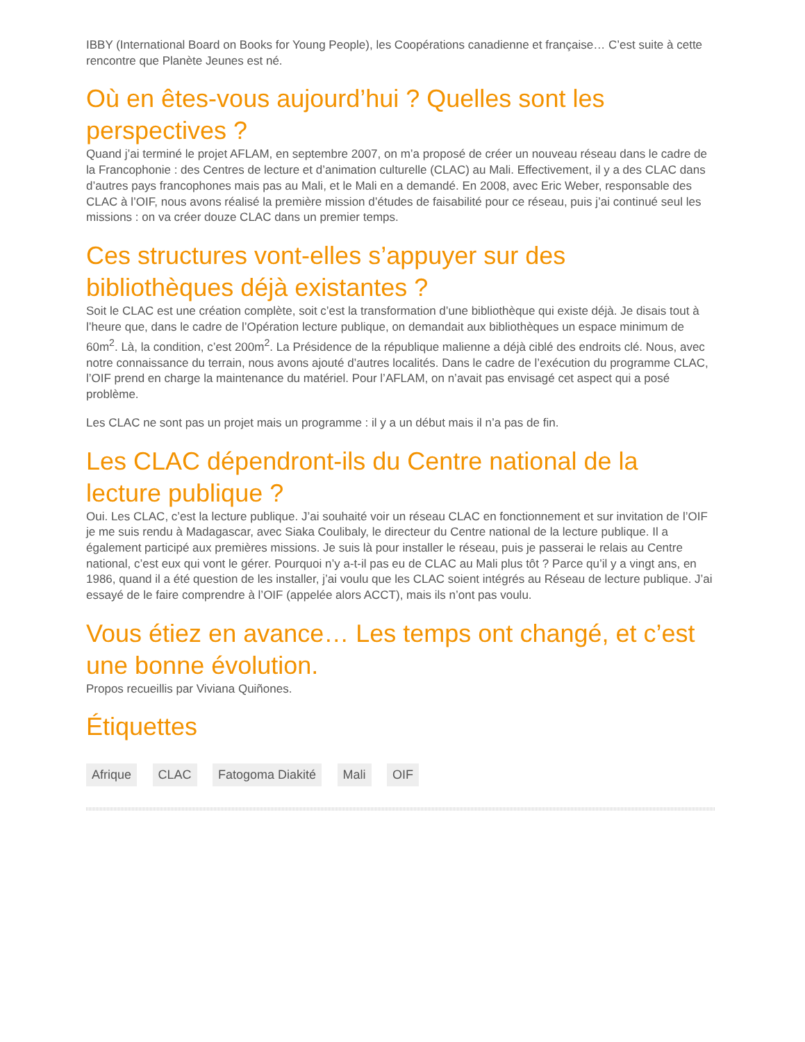IBBY (International Board on Books for Young People), les Coopérations canadienne et française… C’est suite à cette rencontre que Planète Jeunes est né.
Où en êtes-vous aujourd’hui ? Quelles sont les perspectives ?
Quand j’ai terminé le projet AFLAM, en septembre 2007, on m’a proposé de créer un nouveau réseau dans le cadre de la Francophonie : des Centres de lecture et d’animation culturelle (CLAC) au Mali. Effectivement, il y a des CLAC dans d’autres pays francophones mais pas au Mali, et le Mali en a demandé. En 2008, avec Eric Weber, responsable des CLAC à l’OIF, nous avons réalisé la première mission d’études de faisabilité pour ce réseau, puis j’ai continué seul les missions : on va créer douze CLAC dans un premier temps.
Ces structures vont-elles s’appuyer sur des bibliothèques déjà existantes ?
Soit le CLAC est une création complète, soit c’est la transformation d’une bibliothèque qui existe déjà. Je disais tout à l’heure que, dans le cadre de l’Opération lecture publique, on demandait aux bibliothèques un espace minimum de 60m<sup>2</sup>. Là, la condition, c’est 200m<sup>2</sup>. La Présidence de la république malienne a déjà ciblé des endroits clé. Nous, avec notre connaissance du terrain, nous avons ajouté d’autres localités. Dans le cadre de l’exécution du programme CLAC, l’OIF prend en charge la maintenance du matériel. Pour l’AFLAM, on n’avait pas envisagé cet aspect qui a posé problème.
Les CLAC ne sont pas un projet mais un programme : il y a un début mais il n’a pas de fin.
Les CLAC dépendront-ils du Centre national de la lecture publique ?
Oui. Les CLAC, c’est la lecture publique. J’ai souhaité voir un réseau CLAC en fonctionnement et sur invitation de l’OIF je me suis rendu à Madagascar, avec Siaka Coulibaly, le directeur du Centre national de la lecture publique. Il a également participé aux premières missions. Je suis là pour installer le réseau, puis je passerai le relais au Centre national, c’est eux qui vont le gérer. Pourquoi n’y a-t-il pas eu de CLAC au Mali plus tôt ? Parce qu’il y a vingt ans, en 1986, quand il a été question de les installer, j’ai voulu que les CLAC soient intégrés au Réseau de lecture publique. J’ai essayé de le faire comprendre à l’OIF (appelée alors ACCT), mais ils n’ont pas voulu.
Vous étiez en avance… Les temps ont changé, et c’est une bonne évolution.
Propos recueillis par Viviana Quiñones.
Étiquettes
Afrique CLAC Fatogoma Diakité Mali OIF